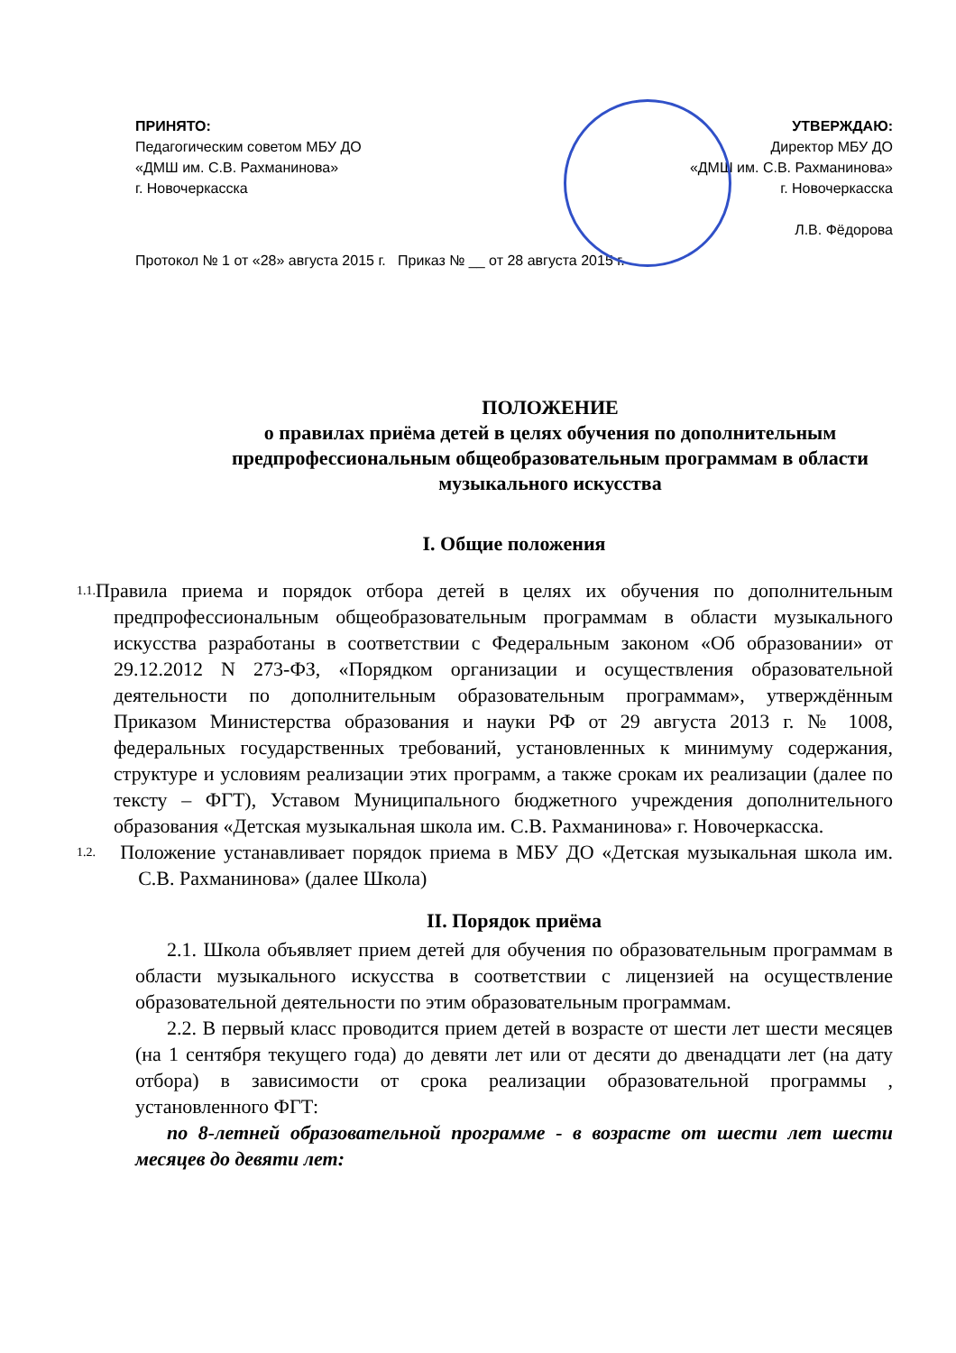ПРИНЯТО:
Педагогическим советом МБУ ДО
«ДМШ им. С.В. Рахманинова»
г. Новочеркасска
УТВЕРЖДАЮ:
Директор МБУ ДО
«ДМШ им. С.В. Рахманинова»
г. Новочеркасска
Л.В. Фёдорова
Протокол № 1 от «28» августа 2015 г. Приказ № __ от 28 августа 2015 г.
ПОЛОЖЕНИЕ
о правилах приёма детей в целях обучения по дополнительным предпрофессиональным общеобразовательным программам в области музыкального искусства
I. Общие положения
1.1.
Правила приема и порядок отбора детей в целях их обучения по дополнительным предпрофессиональным общеобразовательным программам в области музыкального искусства разработаны в соответствии с Федеральным законом «Об образовании» от 29.12.2012 N 273-ФЗ, «Порядком организации и осуществления образовательной деятельности по дополнительным образовательным программам», утверждённым Приказом Министерства образования и науки РФ от 29 августа 2013 г. № 1008, федеральных государственных требований, установленных к минимуму содержания, структуре и условиям реализации этих программ, а также срокам их реализации (далее по тексту – ФГТ), Уставом Муниципального бюджетного учреждения дополнительного образования «Детская музыкальная школа им. С.В. Рахманинова» г. Новочеркасска.
1.2.
Положение устанавливает порядок приема в МБУ ДО «Детская музыкальная школа им. С.В. Рахманинова» (далее Школа)
II. Порядок приёма
2.1. Школа объявляет прием детей для обучения по образовательным программам в области музыкального искусства в соответствии с лицензией на осуществление образовательной деятельности по этим образовательным программам.
2.2. В первый класс проводится прием детей в возрасте от шести лет шести месяцев (на 1 сентября текущего года) до девяти лет или от десяти до двенадцати лет (на дату отбора) в зависимости от срока реализации образовательной программы , установленного ФГТ:
по 8-летней образовательной программе - в возрасте от шести лет шести месяцев до девяти лет: